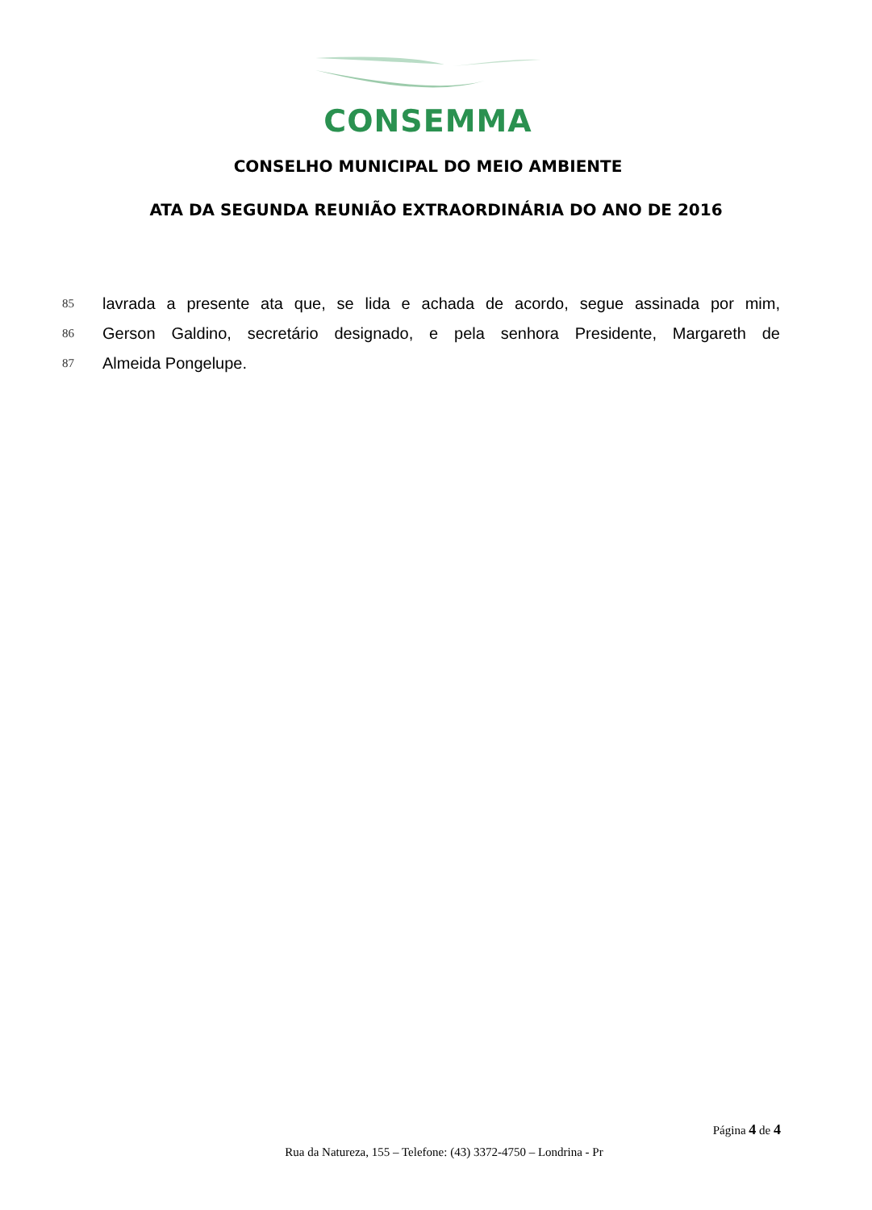CONSEMMA
CONSELHO MUNICIPAL DO MEIO AMBIENTE
ATA DA SEGUNDA REUNIÃO EXTRAORDINÁRIA DO ANO DE 2016
85
lavrada a presente ata que, se lida e achada de acordo, segue assinada por mim,
86
Gerson Galdino, secretário designado, e pela senhora Presidente, Margareth de
87
Almeida Pongelupe.
Página 4 de 4
Rua da Natureza, 155 – Telefone: (43) 3372-4750 – Londrina - Pr